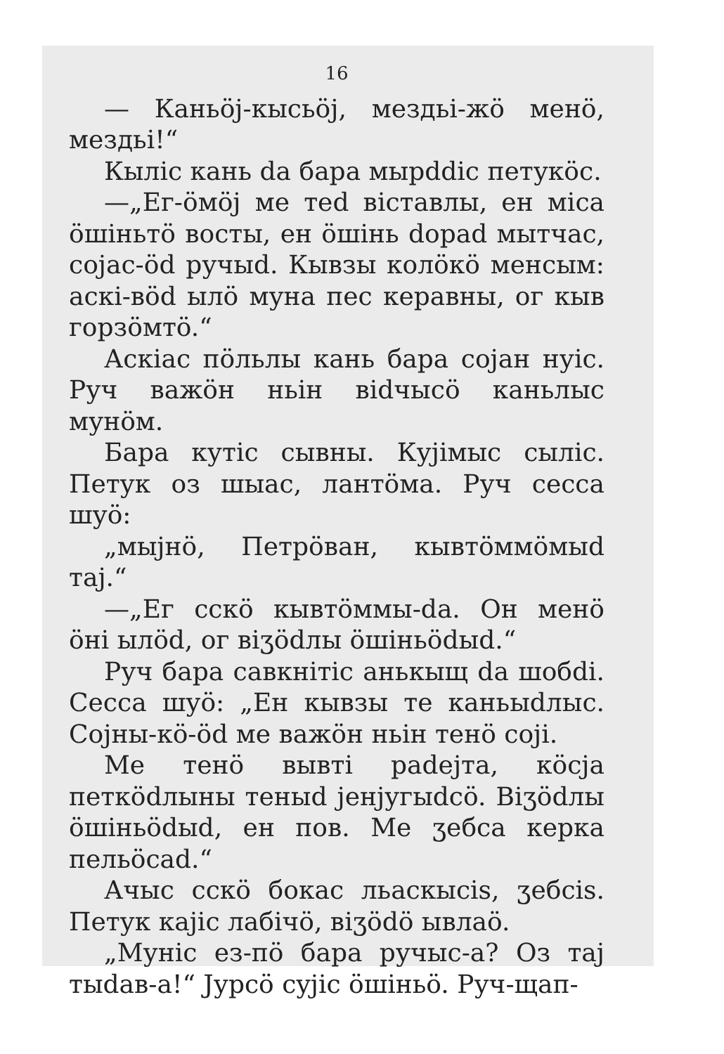16
— Каньöj-кысьöj, мездьі-жö менö, мездьі!“
Кыліс кань da бара мырddіс петукöс.
—„Ег-öмöj ме теd віставлы, ен міса öшіньтö восты, ен öшінь dорad мытчас, сojас-öd ручыd. Кывзы колöкö менсым: аскі-вöd ылö муна пес кеpавны, ог кыв горзöмтö.“
Аскіас пöльлы кань бара сojан нуіс. Руч важöн ньін віdчысö каньлыс мунöм.
Бара кутіс сывны. Куjімыс сыліс. Петук оз шыас, лантöма. Руч сесса шуö:
„мыjнö, Петрöван, кывтöммöмыd таj.“
—„Ег сскö кывтöммы-da. Он менö öні ылöd, ог віʒödлы öшіньödыd.“
Руч бара савкнітіс анькыщ da шобdі. Сесса шуö: „Ен кывзы те каньыdлыс. Сojны-кö-öd ме важöн ньін тенö сojі.
Ме тенö вывті раdejта, кöсjа петкödлыны теныd jенjугыdсö. Віʒödлы öшіньödыd, ен пов. Ме ʒебса керка пельöсаd.“
Ачыс сскö бокас льаскысis, ʒебсis. Петук каjіс лабічö, віʒödö ывлаö.
„Муніс ез-пö бара ручыс-а? Оз таj тыdав-а!“ Jурсö сyjіс öшіньö. Руч-щап-